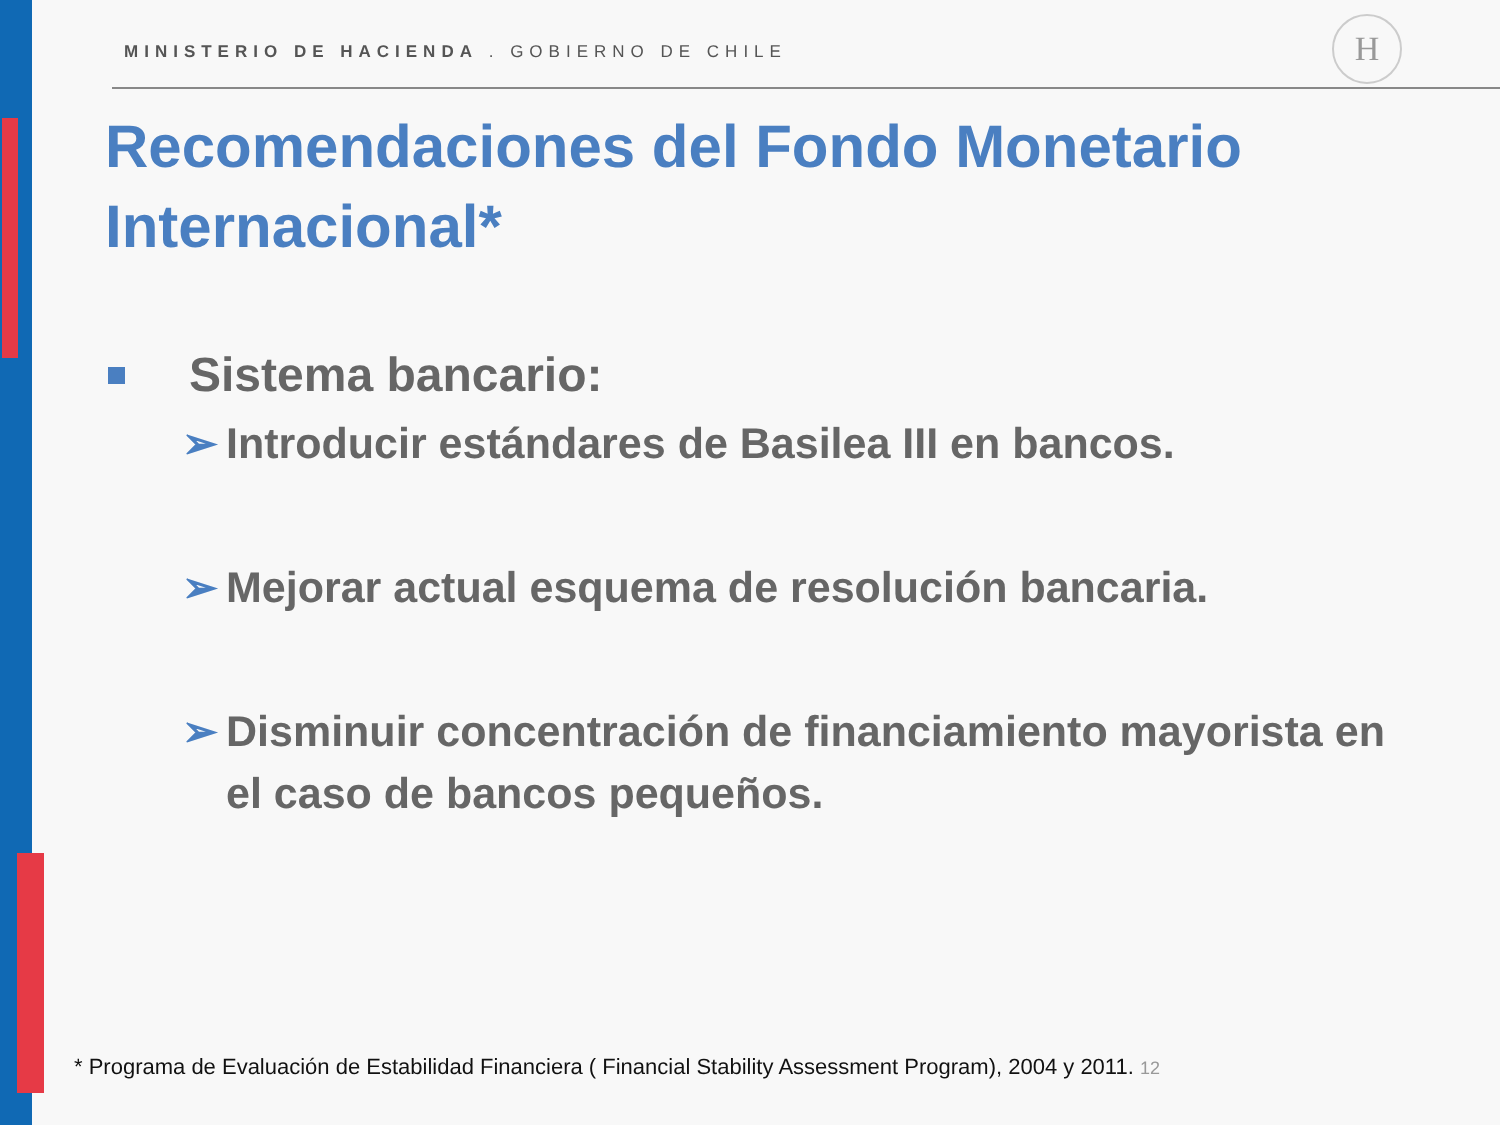H
MINISTERIO DE HACIENDA . GOBIERNO DE CHILE
Recomendaciones del Fondo Monetario Internacional*
Sistema bancario:
➢ Introducir estándares de Basilea III en bancos.
➢ Mejorar actual esquema de resolución bancaria.
➢ Disminuir concentración de financiamiento mayorista en el caso de bancos pequeños.
* Programa de Evaluación de Estabilidad Financiera ( Financial Stability Assessment Program), 2004 y 2011. 12